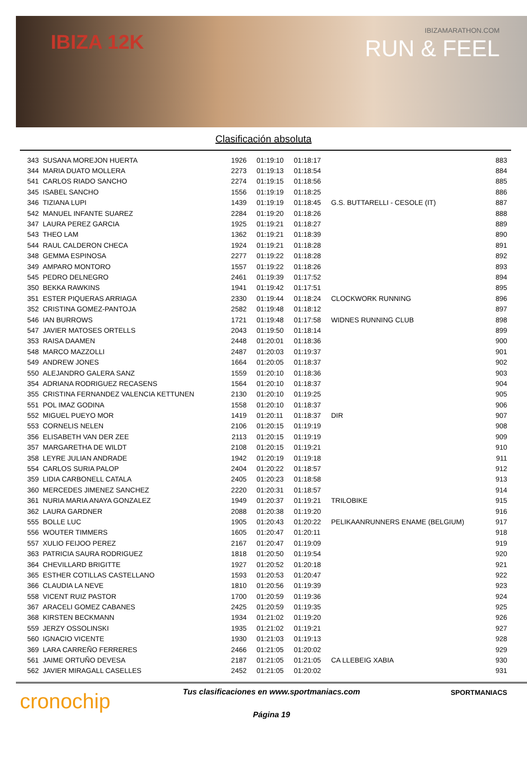IBIZA 12K
IBIZAMARATHON.COM
RUN & FEEL
Clasificación absoluta
| 343 | SUSANA MOREJON HUERTA | 1926 | 01:19:10 | 01:18:17 | | 883 |
| 344 | MARIA DUATO MOLLERA | 2273 | 01:19:13 | 01:18:54 | | 884 |
| 541 | CARLOS RIADO SANCHO | 2274 | 01:19:15 | 01:18:56 | | 885 |
| 345 | ISABEL SANCHO | 1556 | 01:19:19 | 01:18:25 | | 886 |
| 346 | TIZIANA LUPI | 1439 | 01:19:19 | 01:18:45 | G.S. BUTTARELLI - CESOLE (IT) | 887 |
| 542 | MANUEL INFANTE SUAREZ | 2284 | 01:19:20 | 01:18:26 | | 888 |
| 347 | LAURA PEREZ GARCIA | 1925 | 01:19:21 | 01:18:27 | | 889 |
| 543 | THEO LAM | 1362 | 01:19:21 | 01:18:39 | | 890 |
| 544 | RAUL CALDERON CHECA | 1924 | 01:19:21 | 01:18:28 | | 891 |
| 348 | GEMMA ESPINOSA | 2277 | 01:19:22 | 01:18:28 | | 892 |
| 349 | AMPARO MONTORO | 1557 | 01:19:22 | 01:18:26 | | 893 |
| 545 | PEDRO DELNEGRO | 2461 | 01:19:39 | 01:17:52 | | 894 |
| 350 | BEKKA RAWKINS | 1941 | 01:19:42 | 01:17:51 | | 895 |
| 351 | ESTER PIQUERAS ARRIAGA | 2330 | 01:19:44 | 01:18:24 | CLOCKWORK RUNNING | 896 |
| 352 | CRISTINA GOMEZ-PANTOJA | 2582 | 01:19:48 | 01:18:12 | | 897 |
| 546 | IAN BURROWS | 1721 | 01:19:48 | 01:17:58 | WIDNES RUNNING CLUB | 898 |
| 547 | JAVIER MATOSES ORTELLS | 2043 | 01:19:50 | 01:18:14 | | 899 |
| 353 | RAISA DAAMEN | 2448 | 01:20:01 | 01:18:36 | | 900 |
| 548 | MARCO MAZZOLLI | 2487 | 01:20:03 | 01:19:37 | | 901 |
| 549 | ANDREW JONES | 1664 | 01:20:05 | 01:18:37 | | 902 |
| 550 | ALEJANDRO GALERA SANZ | 1559 | 01:20:10 | 01:18:36 | | 903 |
| 354 | ADRIANA RODRIGUEZ RECASENS | 1564 | 01:20:10 | 01:18:37 | | 904 |
| 355 | CRISTINA FERNANDEZ VALENCIA KETTUNEN | 2130 | 01:20:10 | 01:19:25 | | 905 |
| 551 | POL IMAZ GODINA | 1558 | 01:20:10 | 01:18:37 | | 906 |
| 552 | MIGUEL PUEYO MOR | 1419 | 01:20:11 | 01:18:37 | DIR | 907 |
| 553 | CORNELIS NELEN | 2106 | 01:20:15 | 01:19:19 | | 908 |
| 356 | ELISABETH VAN DER ZEE | 2113 | 01:20:15 | 01:19:19 | | 909 |
| 357 | MARGARETHA DE WILDT | 2108 | 01:20:15 | 01:19:21 | | 910 |
| 358 | LEYRE JULIAN ANDRADE | 1942 | 01:20:19 | 01:19:18 | | 911 |
| 554 | CARLOS SURIA PALOP | 2404 | 01:20:22 | 01:18:57 | | 912 |
| 359 | LIDIA CARBONELL CATALA | 2405 | 01:20:23 | 01:18:58 | | 913 |
| 360 | MERCEDES JIMENEZ SANCHEZ | 2220 | 01:20:31 | 01:18:57 | | 914 |
| 361 | NURIA MARIA ANAYA GONZALEZ | 1949 | 01:20:37 | 01:19:21 | TRILOBIKE | 915 |
| 362 | LAURA GARDNER | 2088 | 01:20:38 | 01:19:20 | | 916 |
| 555 | BOLLE LUC | 1905 | 01:20:43 | 01:20:22 | PELIKAANRUNNERS ENAME (BELGIUM) | 917 |
| 556 | WOUTER TIMMERS | 1605 | 01:20:47 | 01:20:11 | | 918 |
| 557 | XULIO FEIJOO PEREZ | 2167 | 01:20:47 | 01:19:09 | | 919 |
| 363 | PATRICIA SAURA RODRIGUEZ | 1818 | 01:20:50 | 01:19:54 | | 920 |
| 364 | CHEVILLARD BRIGITTE | 1927 | 01:20:52 | 01:20:18 | | 921 |
| 365 | ESTHER COTILLAS CASTELLANO | 1593 | 01:20:53 | 01:20:47 | | 922 |
| 366 | CLAUDIA LA NEVE | 1810 | 01:20:56 | 01:19:39 | | 923 |
| 558 | VICENT RUIZ PASTOR | 1700 | 01:20:59 | 01:19:36 | | 924 |
| 367 | ARACELI GOMEZ CABANES | 2425 | 01:20:59 | 01:19:35 | | 925 |
| 368 | KIRSTEN BECKMANN | 1934 | 01:21:02 | 01:19:20 | | 926 |
| 559 | JERZY OSSOLINSKI | 1935 | 01:21:02 | 01:19:21 | | 927 |
| 560 | IGNACIO VICENTE | 1930 | 01:21:03 | 01:19:13 | | 928 |
| 369 | LARA CARREÑO FERRERES | 2466 | 01:21:05 | 01:20:02 | | 929 |
| 561 | JAIME ORTUÑO DEVESA | 2187 | 01:21:05 | 01:21:05 | CA LLEBEIG XABIA | 930 |
| 562 | JAVIER MIRAGALL CASELLES | 2452 | 01:21:05 | 01:20:02 | | 931 |
cronochip
Tus clasificaciones en www.sportmaniacs.com
Página 19
SPORTMANIACS